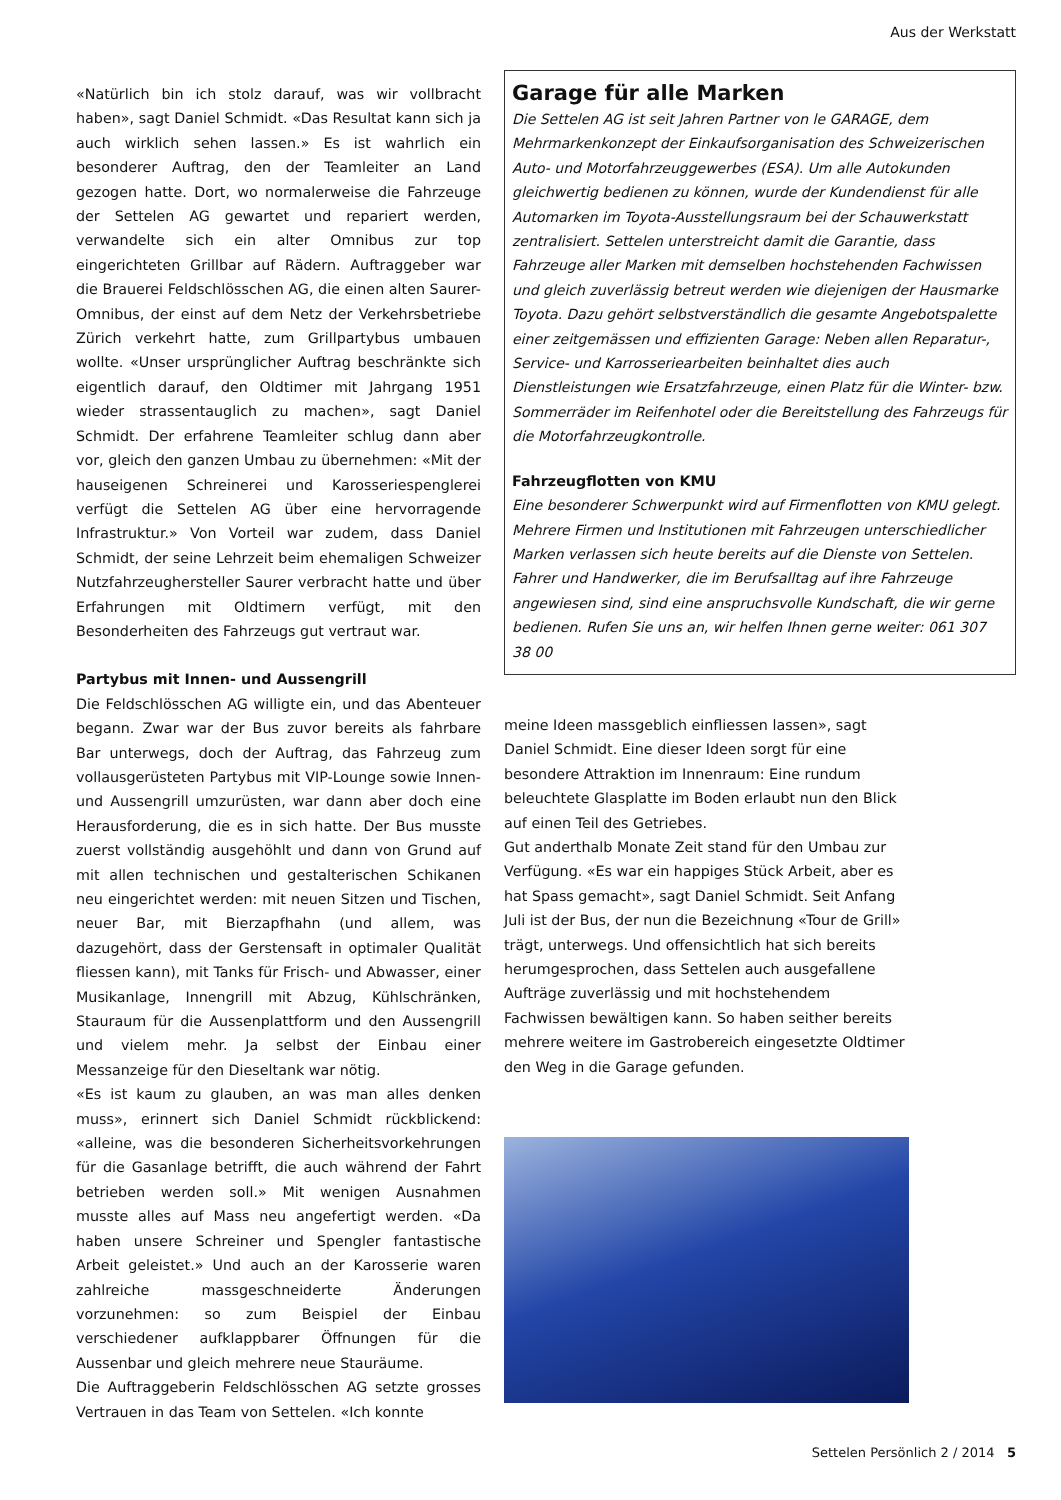Aus der Werkstatt
«Natürlich bin ich stolz darauf, was wir vollbracht haben», sagt Daniel Schmidt. «Das Resultat kann sich ja auch wirklich sehen lassen.» Es ist wahrlich ein besonderer Auftrag, den der Teamleiter an Land gezogen hatte. Dort, wo normalerweise die Fahrzeuge der Settelen AG gewartet und repariert werden, verwandelte sich ein alter Omnibus zur top eingerichteten Grillbar auf Rädern. Auftraggeber war die Brauerei Feldschlösschen AG, die einen alten Saurer-Omnibus, der einst auf dem Netz der Verkehrsbetriebe Zürich verkehrt hatte, zum Grillpartybus umbauen wollte. «Unser ursprünglicher Auftrag beschränkte sich eigentlich darauf, den Oldtimer mit Jahrgang 1951 wieder strassentauglich zu machen», sagt Daniel Schmidt. Der erfahrene Teamleiter schlug dann aber vor, gleich den ganzen Umbau zu übernehmen: «Mit der hauseigenen Schreinerei und Karosseriespenglerei verfügt die Settelen AG über eine hervorragende Infrastruktur.» Von Vorteil war zudem, dass Daniel Schmidt, der seine Lehrzeit beim ehemaligen Schweizer Nutzfahrzeughersteller Saurer verbracht hatte und über Erfahrungen mit Oldtimern verfügt, mit den Besonderheiten des Fahrzeugs gut vertraut war.
Partybus mit Innen- und Aussengrill
Die Feldschlösschen AG willigte ein, und das Abenteuer begann. Zwar war der Bus zuvor bereits als fahrbare Bar unterwegs, doch der Auftrag, das Fahrzeug zum vollausgerüsteten Partybus mit VIP-Lounge sowie Innen- und Aussengrill umzurüsten, war dann aber doch eine Herausforderung, die es in sich hatte. Der Bus musste zuerst vollständig ausgehöhlt und dann von Grund auf mit allen technischen und gestalterischen Schikanen neu eingerichtet werden: mit neuen Sitzen und Tischen, neuer Bar, mit Bierzapfhahn (und allem, was dazugehört, dass der Gerstensaft in optimaler Qualität fliessen kann), mit Tanks für Frisch- und Abwasser, einer Musikanlage, Innengrill mit Abzug, Kühlschränken, Stauraum für die Aussenplattform und den Aussengrill und vielem mehr. Ja selbst der Einbau einer Messanzeige für den Dieseltank war nötig.
«Es ist kaum zu glauben, an was man alles denken muss», erinnert sich Daniel Schmidt rückblickend: «alleine, was die besonderen Sicherheitsvorkehrungen für die Gasanlage betrifft, die auch während der Fahrt betrieben werden soll.» Mit wenigen Ausnahmen musste alles auf Mass neu angefertigt werden. «Da haben unsere Schreiner und Spengler fantastische Arbeit geleistet.» Und auch an der Karosserie waren zahlreiche massgeschneiderte Änderungen vorzunehmen: so zum Beispiel der Einbau verschiedener aufklappbarer Öffnungen für die Aussenbar und gleich mehrere neue Stauräume.
Die Auftraggeberin Feldschlösschen AG setzte grosses Vertrauen in das Team von Settelen. «Ich konnte
Garage für alle Marken
Die Settelen AG ist seit Jahren Partner von le GARAGE, dem Mehrmarkenkonzept der Einkaufsorganisation des Schweizerischen Auto- und Motorfahrzeuggewerbes (ESA). Um alle Autokunden gleichwertig bedienen zu können, wurde der Kundendienst für alle Automarken im Toyota-Ausstellungsraum bei der Schauwerkstatt zentralisiert. Settelen unterstreicht damit die Garantie, dass Fahrzeuge aller Marken mit demselben hochstehenden Fachwissen und gleich zuverlässig betreut werden wie diejenigen der Hausmarke Toyota. Dazu gehört selbstverständlich die gesamte Angebotspalette einer zeitgemässen und effizienten Garage: Neben allen Reparatur-, Service- und Karrosseriearbeiten beinhaltet dies auch Dienstleistungen wie Ersatzfahrzeuge, einen Platz für die Winter- bzw. Sommerräder im Reifenhotel oder die Bereitstellung des Fahrzeugs für die Motorfahrzeugkontrolle.
Fahrzeugflotten von KMU
Eine besonderer Schwerpunkt wird auf Firmenflotten von KMU gelegt. Mehrere Firmen und Institutionen mit Fahrzeugen unterschiedlicher Marken verlassen sich heute bereits auf die Dienste von Settelen. Fahrer und Handwerker, die im Berufsalltag auf ihre Fahrzeuge angewiesen sind, sind eine anspruchsvolle Kundschaft, die wir gerne bedienen. Rufen Sie uns an, wir helfen Ihnen gerne weiter: 061 307 38 00
meine Ideen massgeblich einfliessen lassen», sagt Daniel Schmidt. Eine dieser Ideen sorgt für eine besondere Attraktion im Innenraum: Eine rundum beleuchtete Glasplatte im Boden erlaubt nun den Blick auf einen Teil des Getriebes.
Gut anderthalb Monate Zeit stand für den Umbau zur Verfügung. «Es war ein happiges Stück Arbeit, aber es hat Spass gemacht», sagt Daniel Schmidt. Seit Anfang Juli ist der Bus, der nun die Bezeichnung «Tour de Grill» trägt, unterwegs. Und offensichtlich hat sich bereits herumgesprochen, dass Settelen auch ausgefallene Aufträge zuverlässig und mit hochstehendem Fachwissen bewältigen kann. So haben seither bereits mehrere weitere im Gastrobereich eingesetzte Oldtimer den Weg in die Garage gefunden.
Settelen Persönlich 2 / 2014 5